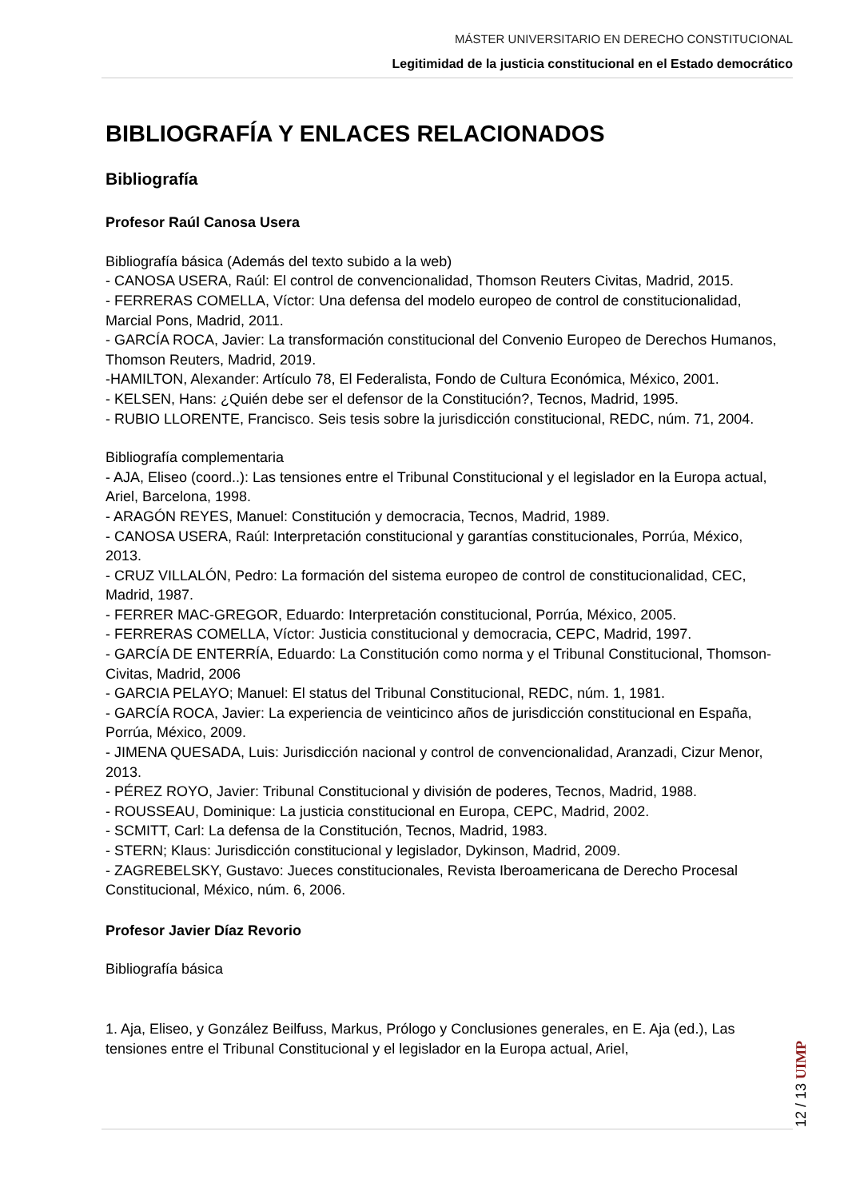MÁSTER UNIVERSITARIO EN DERECHO CONSTITUCIONAL
Legitimidad de la justicia constitucional en el Estado democrático
BIBLIOGRAFÍA Y ENLACES RELACIONADOS
Bibliografía
Profesor Raúl Canosa Usera
Bibliografía básica (Además del texto subido a la web)
- CANOSA USERA, Raúl: El control de convencionalidad, Thomson Reuters Civitas, Madrid, 2015.
- FERRERAS COMELLA, Víctor: Una defensa del modelo europeo de control de constitucionalidad, Marcial Pons, Madrid, 2011.
- GARCÍA ROCA, Javier: La transformación constitucional del Convenio Europeo de Derechos Humanos, Thomson Reuters, Madrid, 2019.
-HAMILTON, Alexander: Artículo 78, El Federalista, Fondo de Cultura Económica, México, 2001.
- KELSEN, Hans: ¿Quién debe ser el defensor de la Constitución?, Tecnos, Madrid, 1995.
- RUBIO LLORENTE, Francisco. Seis tesis sobre la jurisdicción constitucional, REDC, núm. 71, 2004.
Bibliografía complementaria
- AJA, Eliseo (coord..): Las tensiones entre el Tribunal Constitucional y el legislador en la Europa actual, Ariel, Barcelona, 1998.
- ARAGÓN REYES, Manuel: Constitución y democracia, Tecnos, Madrid, 1989.
- CANOSA USERA, Raúl: Interpretación constitucional y garantías constitucionales, Porrúa, México, 2013.
- CRUZ VILLALÓN, Pedro: La formación del sistema europeo de control de constitucionalidad, CEC, Madrid, 1987.
- FERRER MAC-GREGOR, Eduardo: Interpretación constitucional, Porrúa, México, 2005.
- FERRERAS COMELLA, Víctor: Justicia constitucional y democracia, CEPC, Madrid, 1997.
- GARCÍA DE ENTERRÍA, Eduardo: La Constitución como norma y el Tribunal Constitucional, Thomson-Civitas, Madrid, 2006
- GARCIA PELAYO; Manuel: El status del Tribunal Constitucional, REDC, núm. 1, 1981.
- GARCÍA ROCA, Javier: La experiencia de veinticinco años de jurisdicción constitucional en España, Porrúa, México, 2009.
- JIMENA QUESADA, Luis: Jurisdicción nacional y control de convencionalidad, Aranzadi, Cizur Menor, 2013.
- PÉREZ ROYO, Javier: Tribunal Constitucional y división de poderes, Tecnos, Madrid, 1988.
- ROUSSEAU, Dominique: La justicia constitucional en Europa, CEPC, Madrid, 2002.
- SCMITT, Carl: La defensa de la Constitución, Tecnos, Madrid, 1983.
- STERN; Klaus: Jurisdicción constitucional y legislador, Dykinson, Madrid, 2009.
- ZAGREBELSKY, Gustavo: Jueces constitucionales, Revista Iberoamericana de Derecho Procesal Constitucional, México, núm. 6, 2006.
Profesor Javier Díaz Revorio
Bibliografía básica
1. Aja, Eliseo, y González Beilfuss, Markus, Prólogo y Conclusiones generales, en E. Aja (ed.), Las tensiones entre el Tribunal Constitucional y el legislador en la Europa actual, Ariel,
12 / 13 UIMP